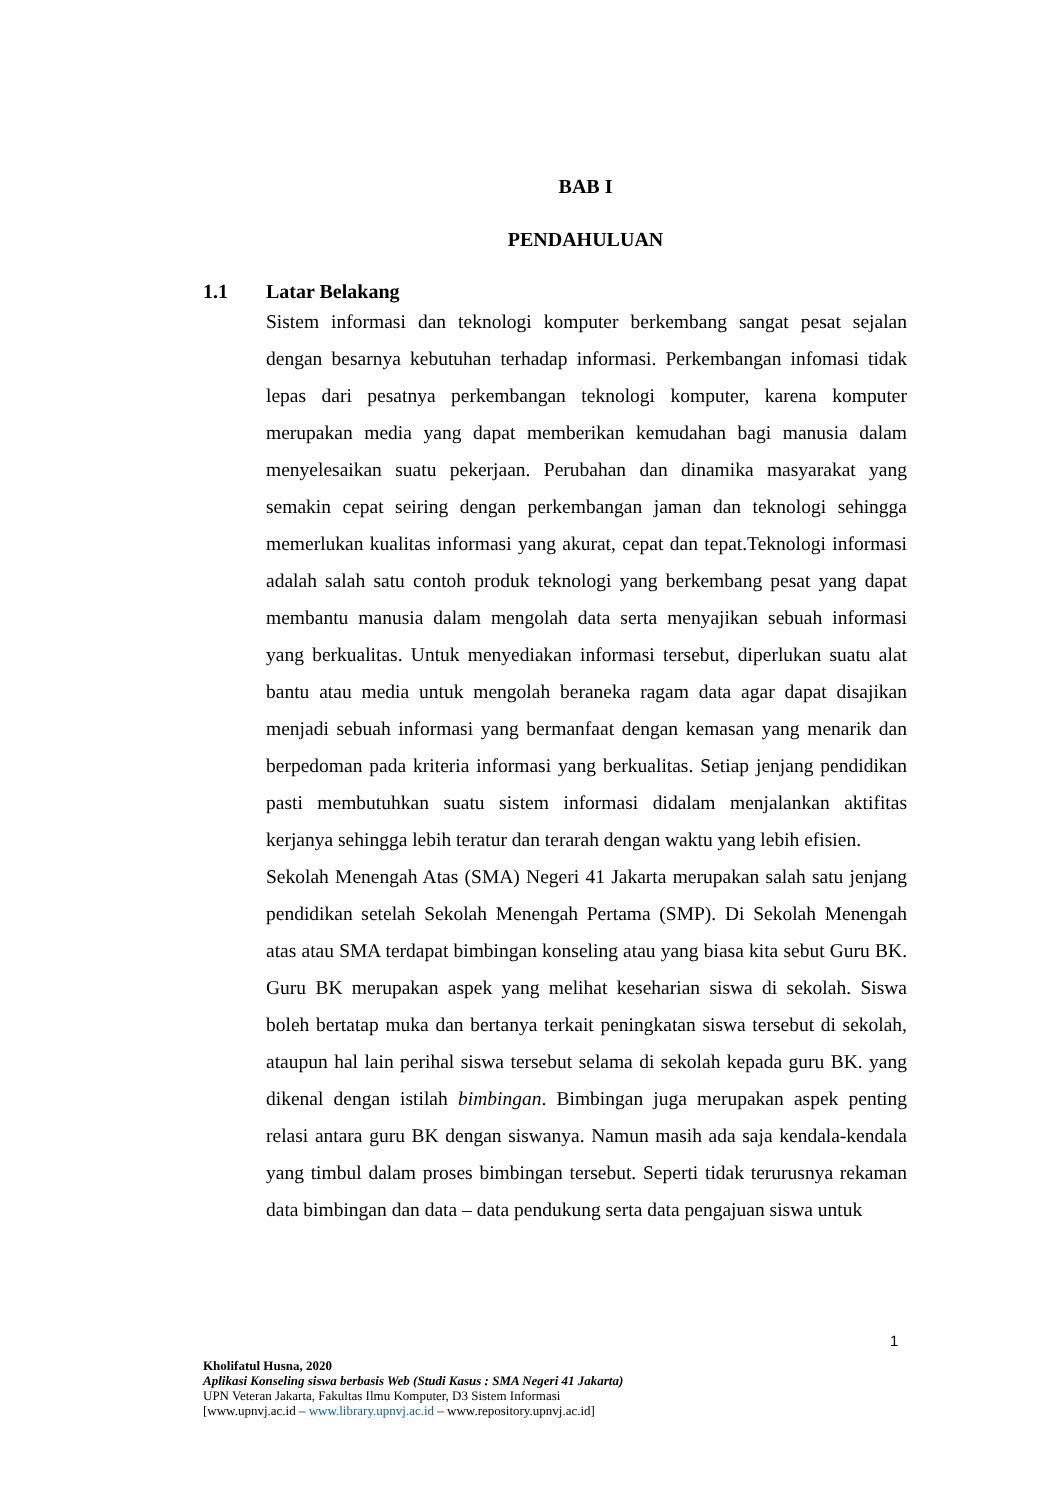BAB I
PENDAHULUAN
1.1 Latar Belakang
Sistem informasi dan teknologi komputer berkembang sangat pesat sejalan dengan besarnya kebutuhan terhadap informasi. Perkembangan infomasi tidak lepas dari pesatnya perkembangan teknologi komputer, karena komputer merupakan media yang dapat memberikan kemudahan bagi manusia dalam menyelesaikan suatu pekerjaan. Perubahan dan dinamika masyarakat yang semakin cepat seiring dengan perkembangan jaman dan teknologi sehingga memerlukan kualitas informasi yang akurat, cepat dan tepat.Teknologi informasi adalah salah satu contoh produk teknologi yang berkembang pesat yang dapat membantu manusia dalam mengolah data serta menyajikan sebuah informasi yang berkualitas. Untuk menyediakan informasi tersebut, diperlukan suatu alat bantu atau media untuk mengolah beraneka ragam data agar dapat disajikan menjadi sebuah informasi yang bermanfaat dengan kemasan yang menarik dan berpedoman pada kriteria informasi yang berkualitas. Setiap jenjang pendidikan pasti membutuhkan suatu sistem informasi didalam menjalankan aktifitas kerjanya sehingga lebih teratur dan terarah dengan waktu yang lebih efisien.
Sekolah Menengah Atas (SMA) Negeri 41 Jakarta merupakan salah satu jenjang pendidikan setelah Sekolah Menengah Pertama (SMP). Di Sekolah Menengah atas atau SMA terdapat bimbingan konseling atau yang biasa kita sebut Guru BK. Guru BK merupakan aspek yang melihat keseharian siswa di sekolah. Siswa boleh bertatap muka dan bertanya terkait peningkatan siswa tersebut di sekolah, ataupun hal lain perihal siswa tersebut selama di sekolah kepada guru BK. yang dikenal dengan istilah bimbingan. Bimbingan juga merupakan aspek penting relasi antara guru BK dengan siswanya. Namun masih ada saja kendala-kendala yang timbul dalam proses bimbingan tersebut. Seperti tidak terurusnya rekaman data bimbingan dan data – data pendukung serta data pengajuan siswa untuk
1
Kholifatul Husna, 2020
Aplikasi Konseling siswa berbasis Web (Studi Kasus : SMA Negeri 41 Jakarta)
UPN Veteran Jakarta, Fakultas Ilmu Komputer, D3 Sistem Informasi
[www.upnvj.ac.id – www.library.upnvj.ac.id – www.repository.upnvj.ac.id]